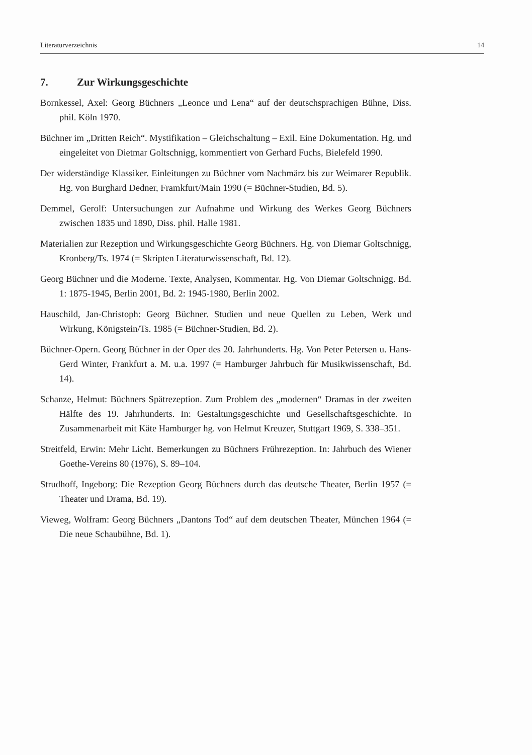Literaturverzeichnis 14
7. Zur Wirkungsgeschichte
Bornkessel, Axel: Georg Büchners „Leonce und Lena“ auf der deutschsprachigen Bühne, Diss. phil. Köln 1970.
Büchner im „Dritten Reich“. Mystifikation – Gleichschaltung – Exil. Eine Dokumentation. Hg. und eingeleitet von Dietmar Goltschnigg, kommentiert von Gerhard Fuchs, Bielefeld 1990.
Der widerständige Klassiker. Einleitungen zu Büchner vom Nachmärz bis zur Weimarer Republik. Hg. von Burghard Dedner, Framkfurt/Main 1990 (= Büchner-Studien, Bd. 5).
Demmel, Gerolf: Untersuchungen zur Aufnahme und Wirkung des Werkes Georg Büchners zwischen 1835 und 1890, Diss. phil. Halle 1981.
Materialien zur Rezeption und Wirkungsgeschichte Georg Büchners. Hg. von Diemar Goltschnigg, Kronberg/Ts. 1974 (= Skripten Literaturwissenschaft, Bd. 12).
Georg Büchner und die Moderne. Texte, Analysen, Kommentar. Hg. Von Diemar Goltschnigg. Bd. 1: 1875-1945, Berlin 2001, Bd. 2: 1945-1980, Berlin 2002.
Hauschild, Jan-Christoph: Georg Büchner. Studien und neue Quellen zu Leben, Werk und Wirkung, Königstein/Ts. 1985 (= Büchner-Studien, Bd. 2).
Büchner-Opern. Georg Büchner in der Oper des 20. Jahrhunderts. Hg. Von Peter Petersen u. Hans-Gerd Winter, Frankfurt a. M. u.a. 1997 (= Hamburger Jahrbuch für Musikwissenschaft, Bd. 14).
Schanze, Helmut: Büchners Spätrezeption. Zum Problem des „modernen“ Dramas in der zweiten Hälfte des 19. Jahrhunderts. In: Gestaltungsgeschichte und Gesellschaftsgeschichte. In Zusammenarbeit mit Käte Hamburger hg. von Helmut Kreuzer, Stuttgart 1969, S. 338–351.
Streitfeld, Erwin: Mehr Licht. Bemerkungen zu Büchners Frührezeption. In: Jahrbuch des Wiener Goethe-Vereins 80 (1976), S. 89–104.
Strudhoff, Ingeborg: Die Rezeption Georg Büchners durch das deutsche Theater, Berlin 1957 (= Theater und Drama, Bd. 19).
Vieweg, Wolfram: Georg Büchners „Dantons Tod“ auf dem deutschen Theater, München 1964 (= Die neue Schaubühne, Bd. 1).